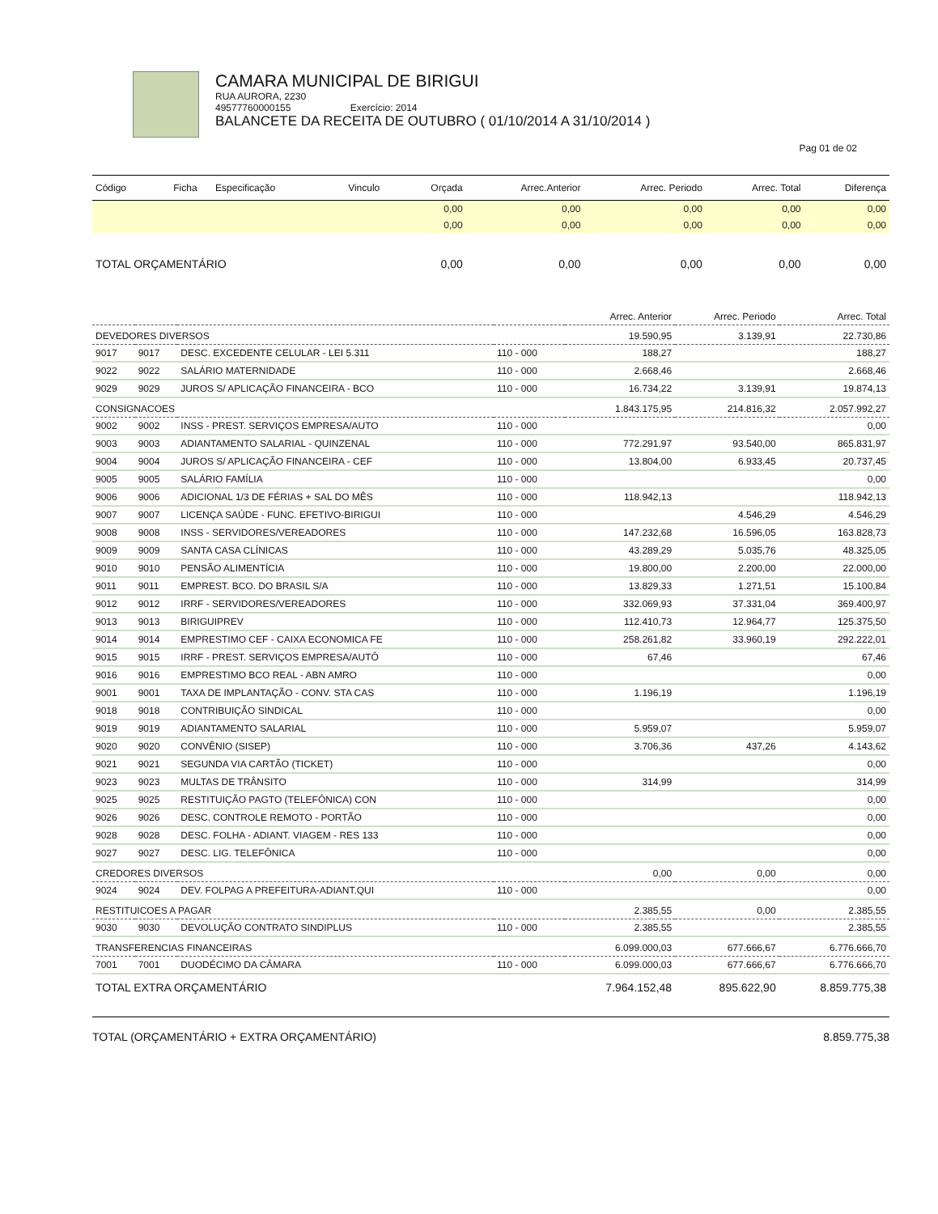CAMARA MUNICIPAL DE BIRIGUI
RUA AURORA, 2230
49577760000155 Exercício: 2014
BALANCETE DA RECEITA DE OUTUBRO ( 01/10/2014 A 31/10/2014 )
Pag 01 de 02
| Código | Ficha | Especificação | Vinculo | Orçada | Arrec.Anterior | Arrec. Periodo | Arrec. Total | Diferença |
| --- | --- | --- | --- | --- | --- | --- | --- | --- |
| | | | | 0,00 | 0,00 | 0,00 | 0,00 | 0,00 |
| | | | | 0,00 | 0,00 | 0,00 | 0,00 | 0,00 |
| TOTAL ORÇAMENTÁRIO | | | | 0,00 | 0,00 | 0,00 | 0,00 | 0,00 |
| | | | | Arrec. Anterior | Arrec. Periodo | Arrec. Total |
| DEVEDORES DIVERSOS | | | | 19.590,95 | 3.139,91 | 22.730,86 |
| 9017 | 9017 | DESC. EXCEDENTE CELULAR - LEI 5.311 | 110 - 000 | 188,27 | | 188,27 |
| 9022 | 9022 | SALÁRIO MATERNIDADE | 110 - 000 | 2.668,46 | | 2.668,46 |
| 9029 | 9029 | JUROS S/ APLICAÇÃO FINANCEIRA - BCO | 110 - 000 | 16.734,22 | 3.139,91 | 19.874,13 |
| CONSIGNACOES | | | | 1.843.175,95 | 214.816,32 | 2.057.992,27 |
| 9002 | 9002 | INSS - PREST. SERVIÇOS EMPRESA/AUTO | 110 - 000 | | | 0,00 |
| 9003 | 9003 | ADIANTAMENTO SALARIAL - QUINZENAL | 110 - 000 | 772.291,97 | 93.540,00 | 865.831,97 |
| 9004 | 9004 | JUROS S/ APLICAÇÃO FINANCEIRA - CEF | 110 - 000 | 13.804,00 | 6.933,45 | 20.737,45 |
| 9005 | 9005 | SALÁRIO FAMÍLIA | 110 - 000 | | | 0,00 |
| 9006 | 9006 | ADICIONAL 1/3 DE FÉRIAS + SAL DO MÊS | 110 - 000 | 118.942,13 | | 118.942,13 |
| 9007 | 9007 | LICENÇA SAÚDE - FUNC. EFETIVO-BIRIGUI | 110 - 000 | | 4.546,29 | 4.546,29 |
| 9008 | 9008 | INSS - SERVIDORES/VEREADORES | 110 - 000 | 147.232,68 | 16.596,05 | 163.828,73 |
| 9009 | 9009 | SANTA CASA CLÍNICAS | 110 - 000 | 43.289,29 | 5.035,76 | 48.325,05 |
| 9010 | 9010 | PENSÃO ALIMENTÍCIA | 110 - 000 | 19.800,00 | 2.200,00 | 22.000,00 |
| 9011 | 9011 | EMPREST. BCO. DO BRASIL S/A | 110 - 000 | 13.829,33 | 1.271,51 | 15.100,84 |
| 9012 | 9012 | IRRF - SERVIDORES/VEREADORES | 110 - 000 | 332.069,93 | 37.331,04 | 369.400,97 |
| 9013 | 9013 | BIRIGUIPREV | 110 - 000 | 112.410,73 | 12.964,77 | 125.375,50 |
| 9014 | 9014 | EMPRESTIMO CEF - CAIXA ECONOMICA FE | 110 - 000 | 258.261,82 | 33.960,19 | 292.222,01 |
| 9015 | 9015 | IRRF - PREST. SERVIÇOS EMPRESA/AUTÔ | 110 - 000 | 67,46 | | 67,46 |
| 9016 | 9016 | EMPRESTIMO BCO REAL - ABN AMRO | 110 - 000 | | | 0,00 |
| 9001 | 9001 | TAXA DE IMPLANTAÇÃO - CONV. STA CAS | 110 - 000 | 1.196,19 | | 1.196,19 |
| 9018 | 9018 | CONTRIBUIÇÃO SINDICAL | 110 - 000 | | | 0,00 |
| 9019 | 9019 | ADIANTAMENTO SALARIAL | 110 - 000 | 5.959,07 | | 5.959,07 |
| 9020 | 9020 | CONVÊNIO (SISEP) | 110 - 000 | 3.706,36 | 437,26 | 4.143,62 |
| 9021 | 9021 | SEGUNDA VIA CARTÃO (TICKET) | 110 - 000 | | | 0,00 |
| 9023 | 9023 | MULTAS DE TRÂNSITO | 110 - 000 | 314,99 | | 314,99 |
| 9025 | 9025 | RESTITUIÇÃO PAGTO (TELEFÔNICA) CON | 110 - 000 | | | 0,00 |
| 9026 | 9026 | DESC. CONTROLE REMOTO - PORTÃO | 110 - 000 | | | 0,00 |
| 9028 | 9028 | DESC. FOLHA - ADIANT. VIAGEM - RES 133 | 110 - 000 | | | 0,00 |
| 9027 | 9027 | DESC. LIG. TELEFÔNICA | 110 - 000 | | | 0,00 |
| CREDORES DIVERSOS | | | | 0,00 | 0,00 | 0,00 |
| 9024 | 9024 | DEV. FOLPAG A PREFEITURA-ADIANT.QUI | 110 - 000 | | | 0,00 |
| RESTITUICOES A PAGAR | | | | 2.385,55 | 0,00 | 2.385,55 |
| 9030 | 9030 | DEVOLUÇÃO CONTRATO SINDIPLUS | 110 - 000 | 2.385,55 | | 2.385,55 |
| TRANSFERENCIAS FINANCEIRAS | | | | 6.099.000,03 | 677.666,67 | 6.776.666,70 |
| 7001 | 7001 | DUODÉCIMO DA CÂMARA | 110 - 000 | 6.099.000,03 | 677.666,67 | 6.776.666,70 |
| TOTAL EXTRA ORÇAMENTÁRIO | | | | 7.964.152,48 | 895.622,90 | 8.859.775,38 |
TOTAL (ORÇAMENTÁRIO + EXTRA ORÇAMENTÁRIO) 8.859.775,38